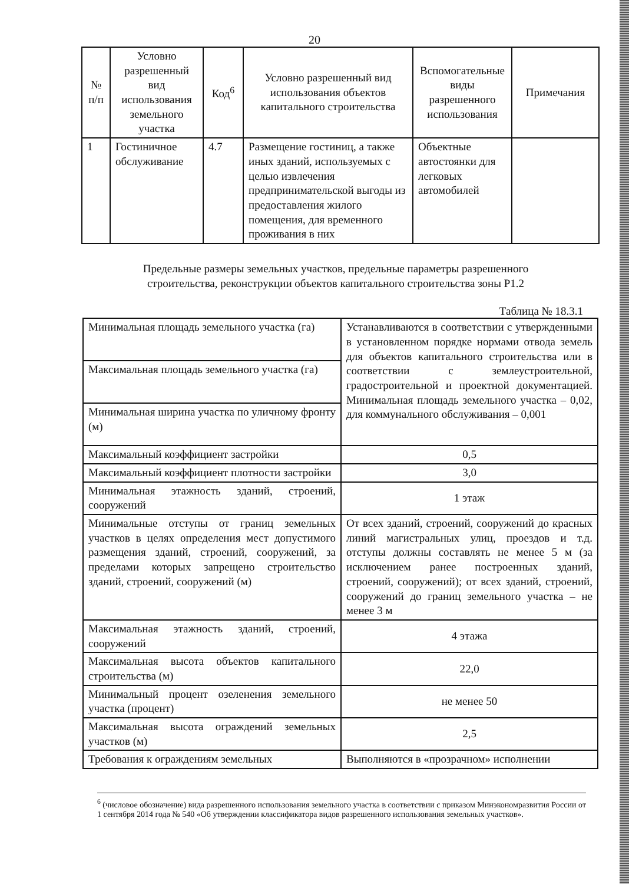20
| № п/п | Условно разрешенный вид использования земельного участка | Код<sup>6</sup> | Условно разрешенный вид использования объектов капитального строительства | Вспомогательные виды разрешенного использования | Примечания |
| --- | --- | --- | --- | --- | --- |
| 1 | Гостиничное обслуживание | 4.7 | Размещение гостиниц, а также иных зданий, используемых с целью извлечения предпринимательской выгоды из предоставления жилого помещения, для временного проживания в них | Объектные автостоянки для легковых автомобилей | |
Предельные размеры земельных участков, предельные параметры разрешенного строительства, реконструкции объектов капитального строительства зоны Р1.2
Таблица № 18.3.1
| Минимальная площадь земельного участка (га) | Устанавливаются в соответствии с утвержденными в установленном порядке нормами отвода земель для объектов капитального строительства или в соответствии с землеустроительной, градостроительной и проектной документацией. Минимальная площадь земельного участка – 0,02, для коммунального обслуживания – 0,001 |
| Максимальная площадь земельного участка (га) | |
| Минимальная ширина участка по уличному фронту (м) | |
| Максимальный коэффициент застройки | 0,5 |
| Максимальный коэффициент плотности застройки | 3,0 |
| Минимальная этажность зданий, строений, сооружений | 1 этаж |
| Минимальные отступы от границ земельных участков в целях определения мест допустимого размещения зданий, строений, сооружений, за пределами которых запрещено строительство зданий, строений, сооружений (м) | От всех зданий, строений, сооружений до красных линий магистральных улиц, проездов и т.д. отступы должны составлять не менее 5 м (за исключением ранее построенных зданий, строений, сооружений); от всех зданий, строений, сооружений до границ земельного участка – не менее 3 м |
| Максимальная этажность зданий, строений, сооружений | 4 этажа |
| Максимальная высота объектов капитального строительства (м) | 22,0 |
| Минимальный процент озеленения земельного участка (процент) | не менее 50 |
| Максимальная высота ограждений земельных участков (м) | 2,5 |
| Требования к ограждениям земельных | Выполняются в «прозрачном» исполнении |
<sup>6</sup> (числовое обозначение) вида разрешенного использования земельного участка в соответствии с приказом Минэкономразвития России от 1 сентября 2014 года № 540 «Об утверждении классификатора видов разрешенного использования земельных участков».